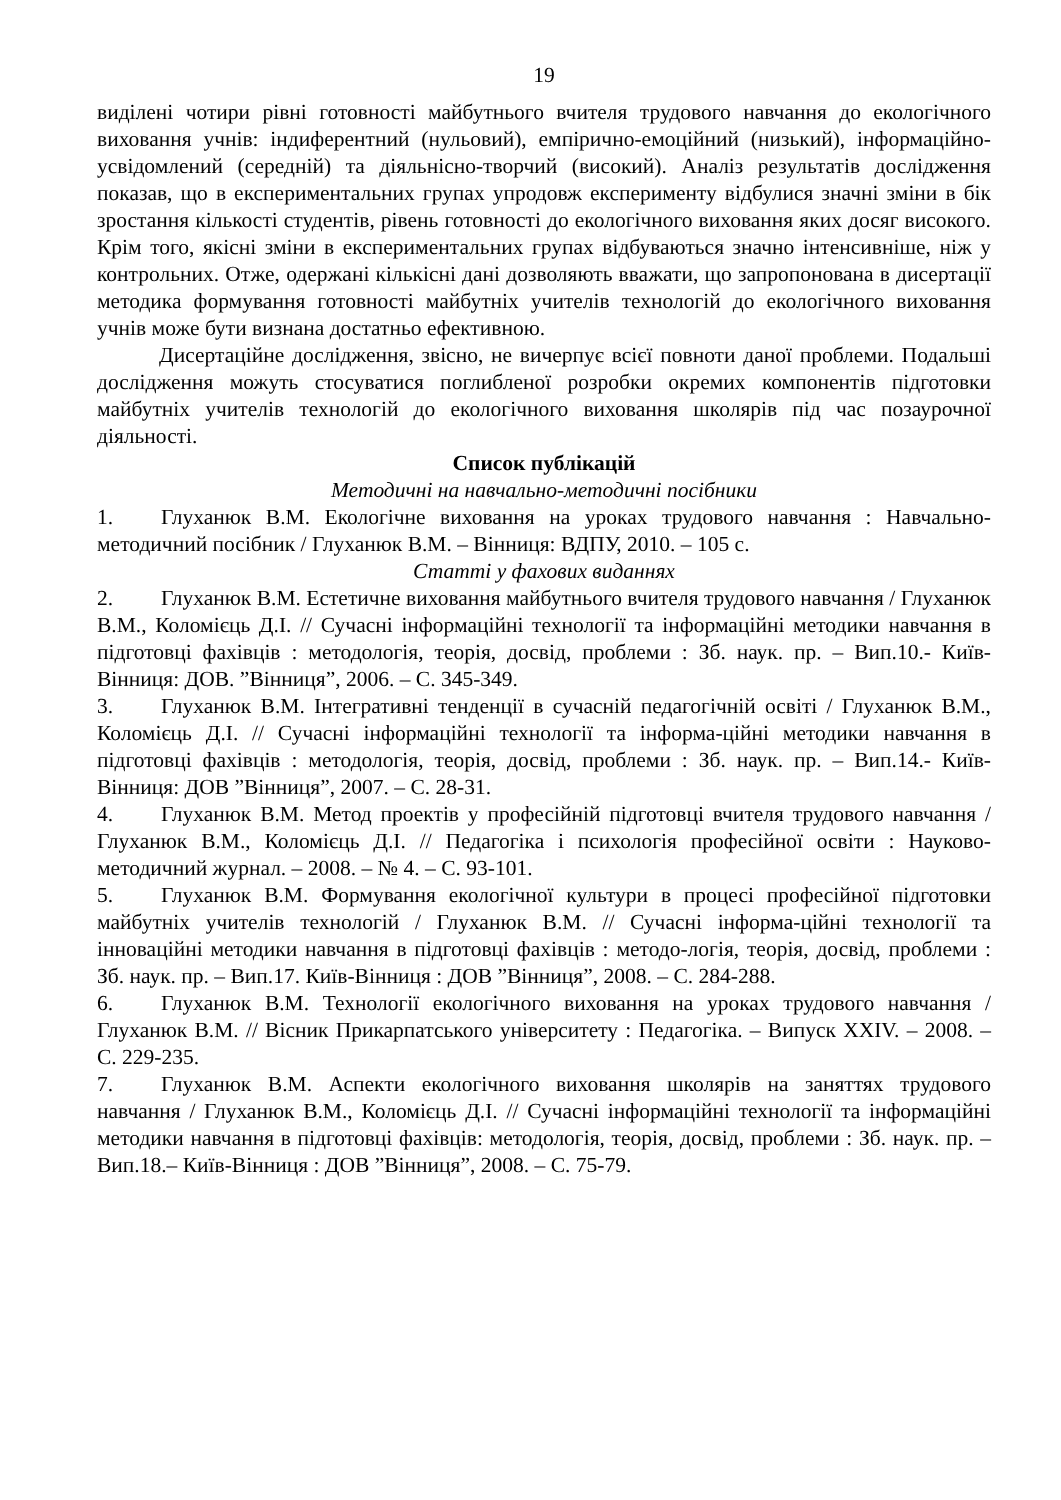19
виділені чотири рівні готовності майбутнього вчителя трудового навчання до екологічного виховання учнів: індиферентний (нульовий), емпірично-емоційний (низький), інформаційно-усвідомлений (середній) та діяльнісно-творчий (високий). Аналіз результатів дослідження показав, що в експериментальних групах упродовж експерименту відбулися значні зміни в бік зростання кількості студентів, рівень готовності до екологічного виховання яких досяг високого. Крім того, якісні зміни в експериментальних групах відбуваються значно інтенсивніше, ніж у контрольних. Отже, одержані кількісні дані дозволяють вважати, що запропонована в дисертації методика формування готовності майбутніх учителів технологій до екологічного виховання учнів може бути визнана достатньо ефективною.
Дисертаційне дослідження, звісно, не вичерпує всієї повноти даної проблеми. Подальші дослідження можуть стосуватися поглибленої розробки окремих компонентів підготовки майбутніх учителів технологій до екологічного виховання школярів під час позаурочної діяльності.
Список публікацій
Методичні на навчально-методичні посібники
1. Глуханюк В.М. Екологічне виховання на уроках трудового навчання : Навчально-методичний посібник / Глуханюк В.М. – Вінниця: ВДПУ, 2010. – 105 с.
Статті у фахових виданнях
2. Глуханюк В.М. Естетичне виховання майбутнього вчителя трудового навчання / Глуханюк В.М., Коломієць Д.І. // Сучасні інформаційні технології та інформаційні методики навчання в підготовці фахівців : методологія, теорія, досвід, проблеми : Зб. наук. пр. – Вип.10.- Київ-Вінниця: ДОВ. ”Вінниця”, 2006. – С. 345-349.
3. Глуханюк В.М. Інтегративні тенденції в сучасній педагогічній освіті / Глуханюк В.М., Коломієць Д.І. // Сучасні інформаційні технології та інформа-ційні методики навчання в підготовці фахівців : методологія, теорія, досвід, проблеми : Зб. наук. пр. – Вип.14.- Київ-Вінниця: ДОВ ”Вінниця”, 2007. – С. 28-31.
4. Глуханюк В.М. Метод проектів у професійній підготовці вчителя трудового навчання / Глуханюк В.М., Коломієць Д.І. // Педагогіка і психологія професійної освіти : Науково-методичний журнал. – 2008. – № 4. – С. 93-101.
5. Глуханюк В.М. Формування екологічної культури в процесі професійної підготовки майбутніх учителів технологій / Глуханюк В.М. // Сучасні інформа-ційні технології та інноваційні методики навчання в підготовці фахівців : методо-логія, теорія, досвід, проблеми : Зб. наук. пр. – Вип.17. Київ-Вінниця : ДОВ ”Вінниця”, 2008. – С. 284-288.
6. Глуханюк В.М. Технології екологічного виховання на уроках трудового навчання / Глуханюк В.М. // Вісник Прикарпатського університету : Педагогіка. – Випуск XXIV. – 2008. – С. 229-235.
7. Глуханюк В.М. Аспекти екологічного виховання школярів на заняттях трудового навчання / Глуханюк В.М., Коломієць Д.І. // Сучасні інформаційні технології та інформаційні методики навчання в підготовці фахівців: методологія, теорія, досвід, проблеми : Зб. наук. пр. – Вип.18.– Київ-Вінниця : ДОВ ”Вінниця”, 2008. – С. 75-79.